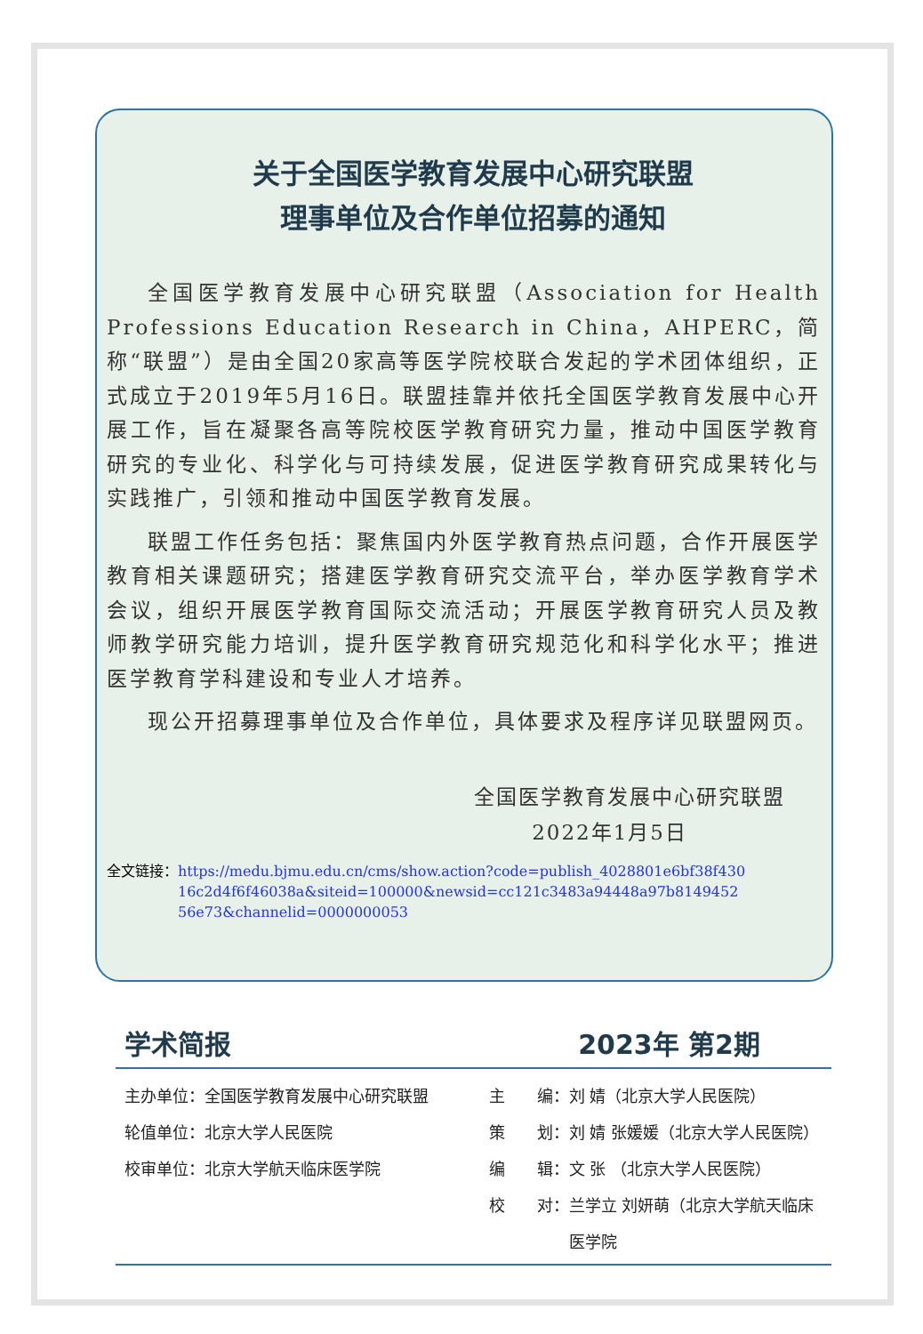关于全国医学教育发展中心研究联盟
理事单位及合作单位招募的通知
全国医学教育发展中心研究联盟（Association for Health Professions Education Research in China，AHPERC，简称“联盟”）是由全国20家高等医学院校联合发起的学术团体组织，正式成立于2019年5月16日。联盟挂靠并依托全国医学教育发展中心开展工作，旨在凝聚各高等院校医学教育研究力量，推动中国医学教育研究的专业化、科学化与可持续发展，促进医学教育研究成果转化与实践推广，引领和推动中国医学教育发展。
联盟工作任务包括：聚焦国内外医学教育热点问题，合作开展医学教育相关课题研究；搭建医学教育研究交流平台，举办医学教育学术会议，组织开展医学教育国际交流活动；开展医学教育研究人员及教师教学研究能力培训，提升医学教育研究规范化和科学化水平；推进医学教育学科建设和专业人才培养。
现公开招募理事单位及合作单位，具体要求及程序详见联盟网页。
全国医学教育发展中心研究联盟
2022年1月5日
全文链接： https://medu.bjmu.edu.cn/cms/show.action?code=publish_4028801e6bf38f43016c2d4f6f46038a&siteid=100000&newsid=cc121c3483a94448a97b814945256e73&channelid=0000000053
学术简报 2023年 第2期
主办单位：全国医学教育发展中心研究联盟
轮值单位：北京大学人民医院
校审单位：北京大学航天临床医学院
主　　编：刘 婧（北京大学人民医院）
策　　划：刘 婧 张媛媛（北京大学人民医院）
编　　辑：文 张 （北京大学人民医院）
校　　对：兰学立 刘妍萌（北京大学航天临床
　　　　　医学院